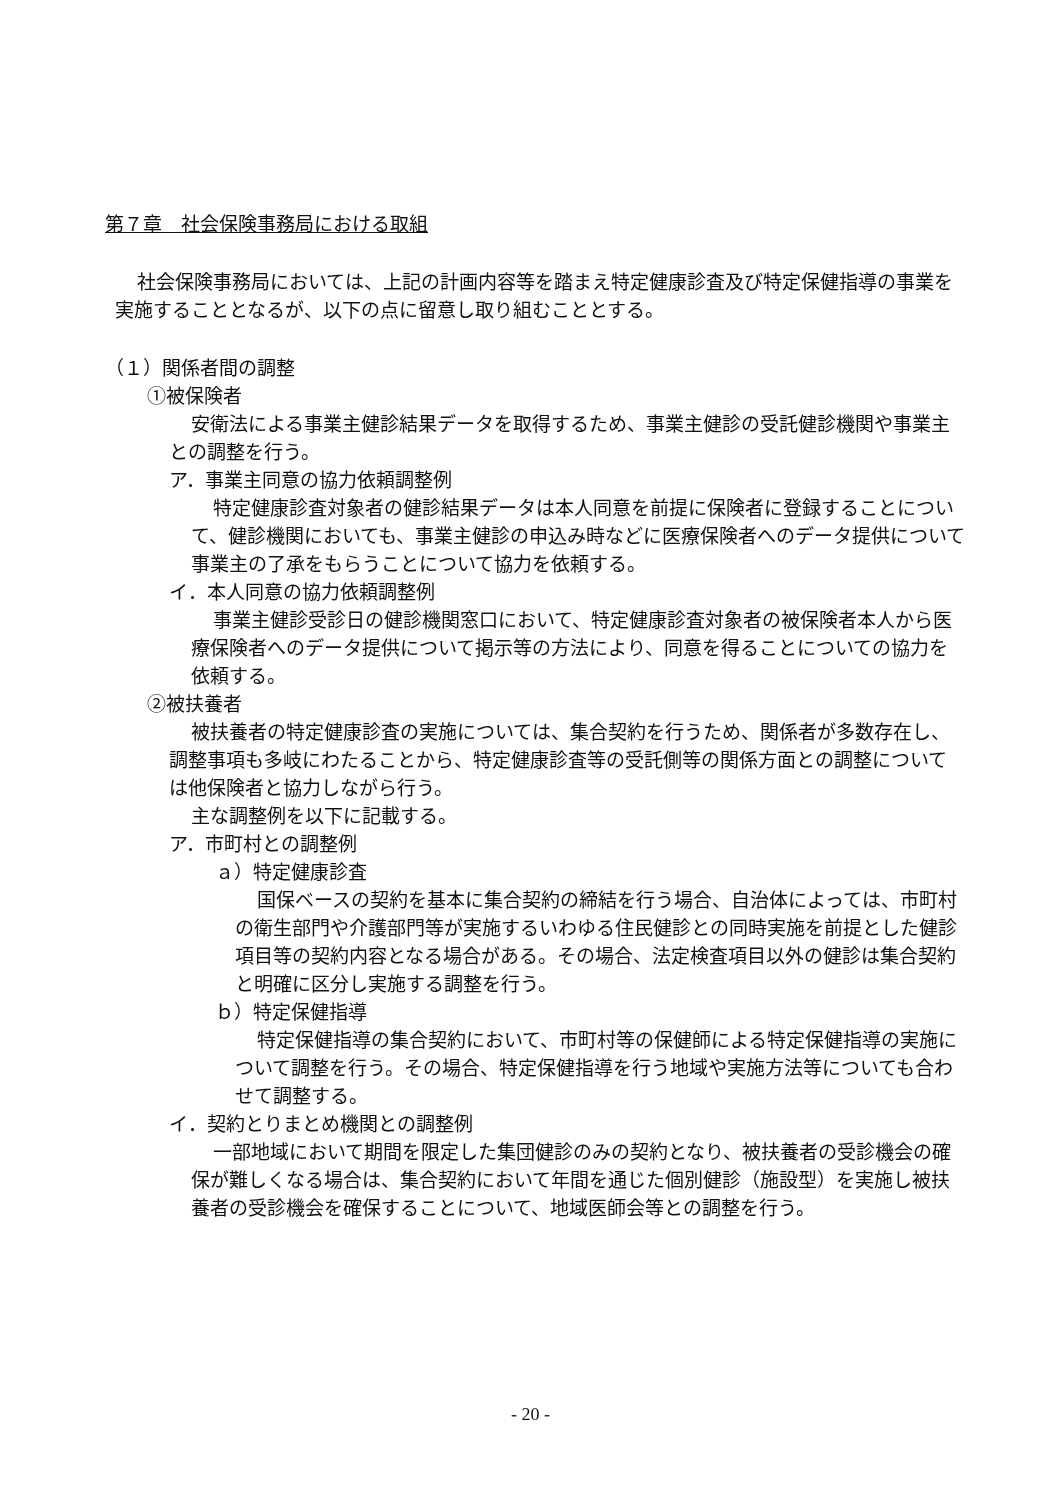第７章　社会保険事務局における取組
社会保険事務局においては、上記の計画内容等を踏まえ特定健康診査及び特定保健指導の事業を実施することとなるが、以下の点に留意し取り組むこととする。
（１）関係者間の調整
①被保険者
安衛法による事業主健診結果データを取得するため、事業主健診の受託健診機関や事業主との調整を行う。
ア．事業主同意の協力依頼調整例
特定健康診査対象者の健診結果データは本人同意を前提に保険者に登録することについて、健診機関においても、事業主健診の申込み時などに医療保険者へのデータ提供について事業主の了承をもらうことについて協力を依頼する。
イ．本人同意の協力依頼調整例
事業主健診受診日の健診機関窓口において、特定健康診査対象者の被保険者本人から医療保険者へのデータ提供について掲示等の方法により、同意を得ることについての協力を依頼する。
②被扶養者
被扶養者の特定健康診査の実施については、集合契約を行うため、関係者が多数存在し、調整事項も多岐にわたることから、特定健康診査等の受託側等の関係方面との調整については他保険者と協力しながら行う。
主な調整例を以下に記載する。
ア．市町村との調整例
ａ）特定健康診査
国保ベースの契約を基本に集合契約の締結を行う場合、自治体によっては、市町村の衛生部門や介護部門等が実施するいわゆる住民健診との同時実施を前提とした健診項目等の契約内容となる場合がある。その場合、法定検査項目以外の健診は集合契約と明確に区分し実施する調整を行う。
ｂ）特定保健指導
特定保健指導の集合契約において、市町村等の保健師による特定保健指導の実施について調整を行う。その場合、特定保健指導を行う地域や実施方法等についても合わせて調整する。
イ．契約とりまとめ機関との調整例
一部地域において期間を限定した集団健診のみの契約となり、被扶養者の受診機会の確保が難しくなる場合は、集合契約において年間を通じた個別健診（施設型）を実施し被扶養者の受診機会を確保することについて、地域医師会等との調整を行う。
- 20 -